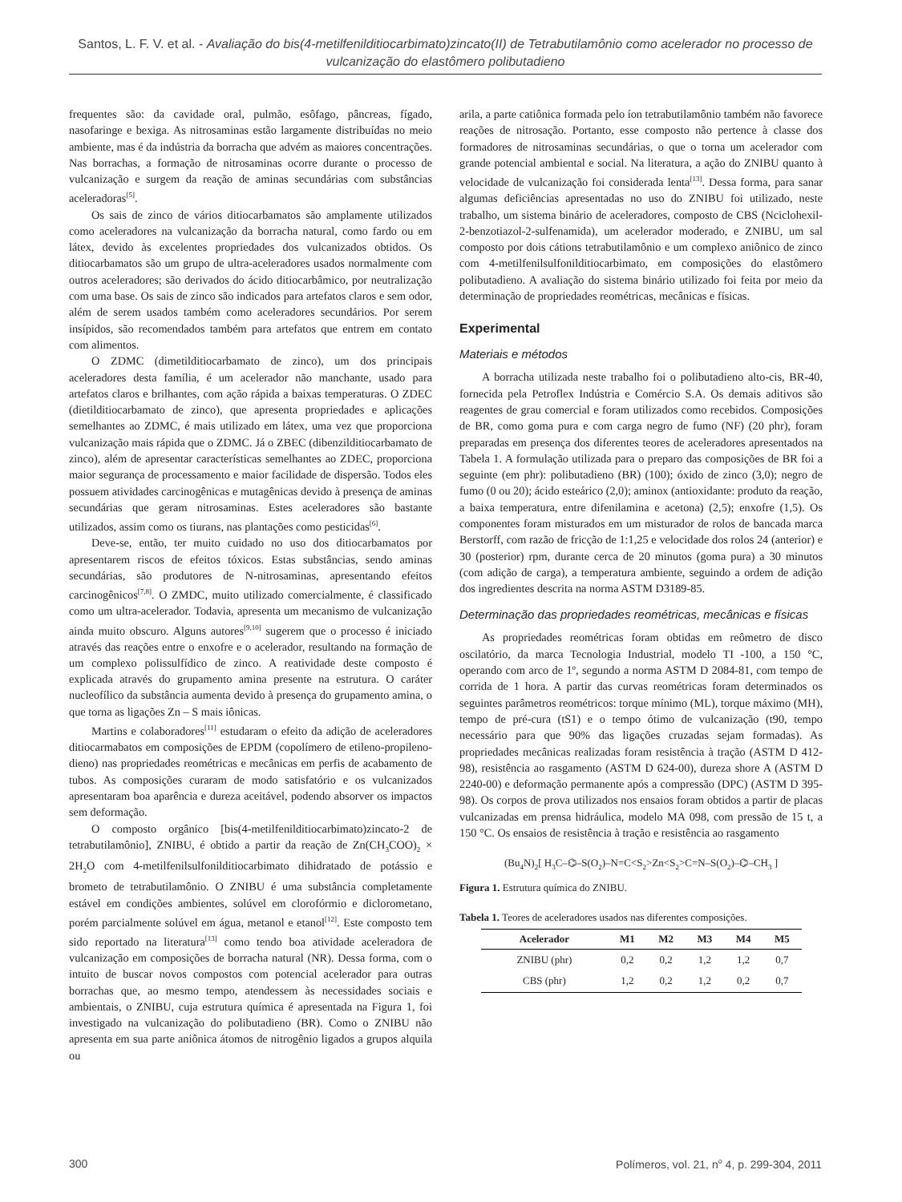Santos, L. F. V. et al. - Avaliação do bis(4-metilfenilditiocarbimato)zincato(II) de Tetrabutilamônio como acelerador no processo de vulcanização do elastômero polibutadieno
frequentes são: da cavidade oral, pulmão, esôfago, pâncreas, fígado, nasofaringe e bexiga. As nitrosaminas estão largamente distribuídas no meio ambiente, mas é da indústria da borracha que advém as maiores concentrações. Nas borrachas, a formação de nitrosaminas ocorre durante o processo de vulcanização e surgem da reação de aminas secundárias com substâncias aceleradoras<sup>[5]</sup>.
Os sais de zinco de vários ditiocarbamatos são amplamente utilizados como aceleradores na vulcanização da borracha natural, como fardo ou em látex, devido às excelentes propriedades dos vulcanizados obtidos. Os ditiocarbamatos são um grupo de ultra-aceleradores usados normalmente com outros aceleradores; são derivados do ácido ditiocarbâmico, por neutralização com uma base. Os sais de zinco são indicados para artefatos claros e sem odor, além de serem usados também como aceleradores secundários. Por serem insípidos, são recomendados também para artefatos que entrem em contato com alimentos.
O ZDMC (dimetilditiocarbamato de zinco), um dos principais aceleradores desta família, é um acelerador não manchante, usado para artefatos claros e brilhantes, com ação rápida a baixas temperaturas. O ZDEC (dietilditiocarbamato de zinco), que apresenta propriedades e aplicações semelhantes ao ZDMC, é mais utilizado em látex, uma vez que proporciona vulcanização mais rápida que o ZDMC. Já o ZBEC (dibenzilditiocarbamato de zinco), além de apresentar características semelhantes ao ZDEC, proporciona maior segurança de processamento e maior facilidade de dispersão. Todos eles possuem atividades carcinogênicas e mutagênicas devido à presença de aminas secundárias que geram nitrosaminas. Estes aceleradores são bastante utilizados, assim como os tiurans, nas plantações como pesticidas<sup>[6]</sup>.
Deve-se, então, ter muito cuidado no uso dos ditiocarbamatos por apresentarem riscos de efeitos tóxicos. Estas substâncias, sendo aminas secundárias, são produtores de N-nitrosaminas, apresentando efeitos carcinogênicos<sup>[7,8]</sup>. O ZMDC, muito utilizado comercialmente, é classificado como um ultra-acelerador. Todavia, apresenta um mecanismo de vulcanização ainda muito obscuro. Alguns autores<sup>[9,10]</sup> sugerem que o processo é iniciado através das reações entre o enxofre e o acelerador, resultando na formação de um complexo polissulfídico de zinco. A reatividade deste composto é explicada através do grupamento amina presente na estrutura. O caráter nucleofílico da substância aumenta devido à presença do grupamento amina, o que torna as ligações Zn – S mais iônicas.
Martins e colaboradores<sup>[11]</sup> estudaram o efeito da adição de aceleradores ditiocarmabatos em composições de EPDM (copolímero de etileno-propileno-dieno) nas propriedades reométricas e mecânicas em perfis de acabamento de tubos. As composições curaram de modo satisfatório e os vulcanizados apresentaram boa aparência e dureza aceitável, podendo absorver os impactos sem deformação.
O composto orgânico [bis(4-metilfenilditiocarbimato)zincato-2 de tetrabutilamônio], ZNIBU, é obtido a partir da reação de Zn(CH<sub>3</sub>COO)<sub>2</sub> × 2H<sub>2</sub>O com 4-metilfenilsulfonilditiocarbimato dihidratado de potássio e brometo de tetrabutilamônio. O ZNIBU é uma substância completamente estável em condições ambientes, solúvel em clorofórmio e diclorometano, porém parcialmente solúvel em água, metanol e etanol<sup>[12]</sup>. Este composto tem sido reportado na literatura<sup>[13]</sup> como tendo boa atividade aceleradora de vulcanização em composições de borracha natural (NR). Dessa forma, com o intuito de buscar novos compostos com potencial acelerador para outras borrachas que, ao mesmo tempo, atendessem às necessidades sociais e ambientais, o ZNIBU, cuja estrutura química é apresentada na Figura 1, foi investigado na vulcanização do polibutadieno (BR). Como o ZNIBU não apresenta em sua parte aniônica átomos de nitrogênio ligados a grupos alquila ou
arila, a parte catiônica formada pelo íon tetrabutilamônio também não favorece reações de nitrosação. Portanto, esse composto não pertence à classe dos formadores de nitrosaminas secundárias, o que o torna um acelerador com grande potencial ambiental e social. Na literatura, a ação do ZNIBU quanto à velocidade de vulcanização foi considerada lenta<sup>[13]</sup>. Dessa forma, para sanar algumas deficiências apresentadas no uso do ZNIBU foi utilizado, neste trabalho, um sistema binário de aceleradores, composto de CBS (Nciclohexil-2-benzotiazol-2-sulfenamida), um acelerador moderado, e ZNIBU, um sal composto por dois cátions tetrabutilamônio e um complexo aniônico de zinco com 4-metilfenilsulfonilditiocarbimato, em composições do elastômero polibutadieno. A avaliação do sistema binário utilizado foi feita por meio da determinação de propriedades reométricas, mecânicas e físicas.
Experimental
Materiais e métodos
A borracha utilizada neste trabalho foi o polibutadieno alto-cis, BR-40, fornecida pela Petroflex Indústria e Comércio S.A. Os demais aditivos são reagentes de grau comercial e foram utilizados como recebidos. Composições de BR, como goma pura e com carga negro de fumo (NF) (20 phr), foram preparadas em presença dos diferentes teores de aceleradores apresentados na Tabela 1. A formulação utilizada para o preparo das composições de BR foi a seguinte (em phr): polibutadieno (BR) (100); óxido de zinco (3,0); negro de fumo (0 ou 20); ácido esteárico (2,0); aminox (antioxidante: produto da reação, a baixa temperatura, entre difenilamina e acetona) (2,5); enxofre (1,5). Os componentes foram misturados em um misturador de rolos de bancada marca Berstorff, com razão de fricção de 1:1,25 e velocidade dos rolos 24 (anterior) e 30 (posterior) rpm, durante cerca de 20 minutos (goma pura) a 30 minutos (com adição de carga), a temperatura ambiente, seguindo a ordem de adição dos ingredientes descrita na norma ASTM D3189-85.
Determinação das propriedades reométricas, mecânicas e físicas
As propriedades reométricas foram obtidas em reômetro de disco oscilatório, da marca Tecnologia Industrial, modelo TI -100, a 150 °C, operando com arco de 1º, segundo a norma ASTM D 2084-81, com tempo de corrida de 1 hora. A partir das curvas reométricas foram determinados os seguintes parâmetros reométricos: torque mínimo (ML), torque máximo (MH), tempo de pré-cura (tS1) e o tempo ótimo de vulcanização (t90, tempo necessário para que 90% das ligações cruzadas sejam formadas). As propriedades mecânicas realizadas foram resistência à tração (ASTM D 412-98), resistência ao rasgamento (ASTM D 624-00), dureza shore A (ASTM D 2240-00) e deformação permanente após a compressão (DPC) (ASTM D 395-98). Os corpos de prova utilizados nos ensaios foram obtidos a partir de placas vulcanizadas em prensa hidráulica, modelo MA 098, com pressão de 15 t, a 150 °C. Os ensaios de resistência à tração e resistência ao rasgamento
(Bu<sub>4</sub>N)<sub>2</sub>[ H<sub>3</sub>C–⌬–S(O<sub>2</sub>)–N=C<S<sub>2</sub>>Zn<S<sub>2</sub>>C=N–S(O<sub>2</sub>)–⌬–CH<sub>3</sub> ]
Figura 1. Estrutura química do ZNIBU.
Tabela 1. Teores de aceleradores usados nas diferentes composições.
| Acelerador | M1 | M2 | M3 | M4 | M5 |
| --- | --- | --- | --- | --- | --- |
| ZNIBU (phr) | 0,2 | 0,2 | 1,2 | 1,2 | 0,7 |
| CBS (phr) | 1,2 | 0,2 | 1,2 | 0,2 | 0,7 |
300 Polímeros, vol. 21, n<sup>o</sup> 4, p. 299-304, 2011